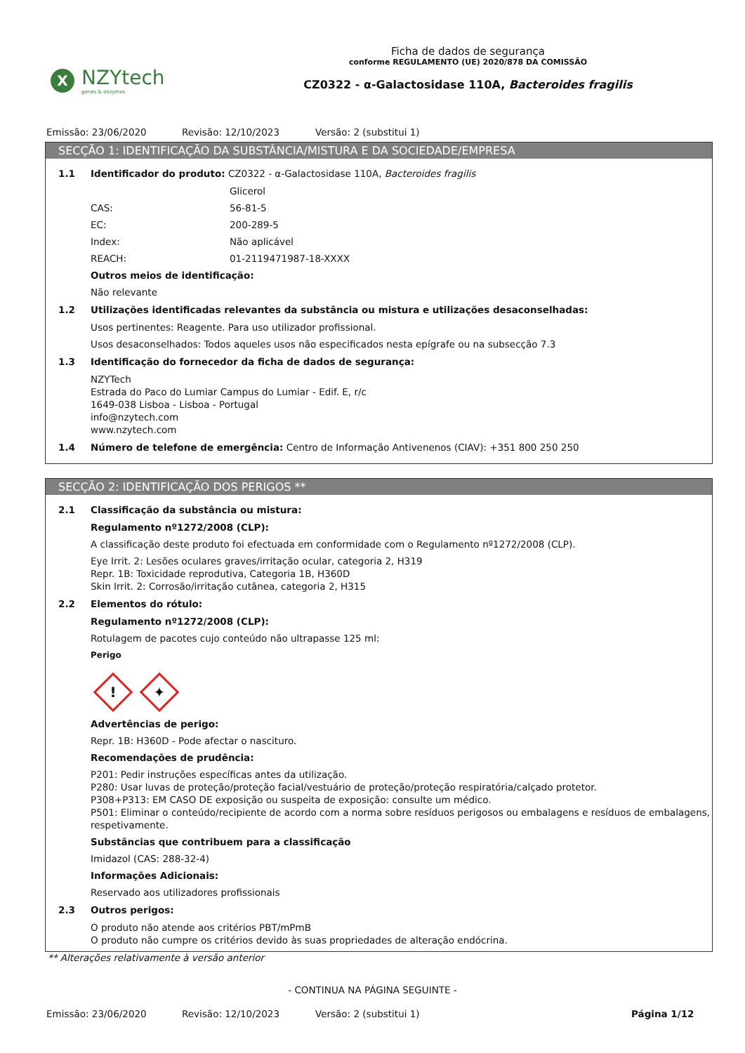X
NZYtech
genes & enzymes
Ficha de dados de segurança
conforme REGULAMENTO (UE) 2020/878 DA COMISSÃO
CZ0322 - α-Galactosidase 110A, Bacteroides fragilis
Emissão: 23/06/2020 Revisão: 12/10/2023 Versão: 2 (substitui 1)
SECÇÃO 1: IDENTIFICAÇÃO DA SUBSTÂNCIA/MISTURA E DA SOCIEDADE/EMPRESA
1.1 Identificador do produto: CZ0322 - α-Galactosidase 110A, Bacteroides fragilis
Glicerol
CAS: 56-81-5
EC: 200-289-5
Index: Não aplicável
REACH: 01-2119471987-18-XXXX
Outros meios de identificação:
Não relevante
1.2 Utilizações identificadas relevantes da substância ou mistura e utilizações desaconselhadas:
Usos pertinentes: Reagente. Para uso utilizador profissional.
Usos desaconselhados: Todos aqueles usos não especificados nesta epígrafe ou na subsecção 7.3
1.3 Identificação do fornecedor da ficha de dados de segurança:
NZYTech
Estrada do Paco do Lumiar Campus do Lumiar - Edif. E, r/c
1649-038 Lisboa - Lisboa - Portugal
info@nzytech.com
www.nzytech.com
1.4 Número de telefone de emergência: Centro de Informação Antivenenos (CIAV): +351 800 250 250
SECÇÃO 2: IDENTIFICAÇÃO DOS PERIGOS **
2.1 Classificação da substância ou mistura:
Regulamento nº1272/2008 (CLP):
A classificação deste produto foi efectuada em conformidade com o Regulamento nº1272/2008 (CLP).
Eye Irrit. 2: Lesões oculares graves/irritação ocular, categoria 2, H319
Repr. 1B: Toxicidade reprodutiva, Categoria 1B, H360D
Skin Irrit. 2: Corrosão/irritação cutânea, categoria 2, H315
2.2 Elementos do rótulo:
Regulamento nº1272/2008 (CLP):
Rotulagem de pacotes cujo conteúdo não ultrapasse 125 ml:
Perigo
!
✦
Advertências de perigo:
Repr. 1B: H360D - Pode afectar o nascituro.
Recomendações de prudência:
P201: Pedir instruções específicas antes da utilização.
P280: Usar luvas de proteção/proteção facial/vestuário de proteção/proteção respiratória/calçado protetor.
P308+P313: EM CASO DE exposição ou suspeita de exposição: consulte um médico.
P501: Eliminar o conteúdo/recipiente de acordo com a norma sobre resíduos perigosos ou embalagens e resíduos de embalagens, respetivamente.
Substâncias que contribuem para a classificação
Imidazol (CAS: 288-32-4)
Informações Adicionais:
Reservado aos utilizadores profissionais
2.3 Outros perigos:
O produto não atende aos critérios PBT/mPmB
O produto não cumpre os critérios devido às suas propriedades de alteração endócrina.
** Alterações relativamente à versão anterior
- CONTINUA NA PÁGINA SEGUINTE -
Emissão: 23/06/2020 Revisão: 12/10/2023 Versão: 2 (substitui 1) Página 1/12